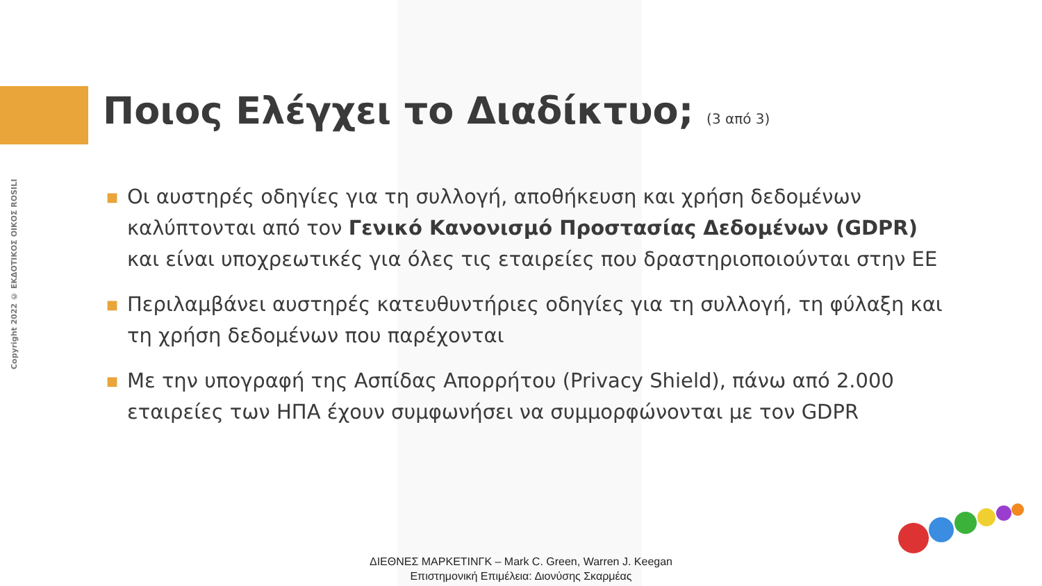Copyright 2022 © ΕΚΔΟΤΙΚΟΣ ΟΙΚΟΣ ROSILI
Ποιος Ελέγχει το Διαδίκτυο; (3 από 3)
■ Οι αυστηρές οδηγίες για τη συλλογή, αποθήκευση και χρήση δεδομένων καλύπτονται από τον Γενικό Κανονισμό Προστασίας Δεδομένων (GDPR) και είναι υποχρεωτικές για όλες τις εταιρείες που δραστηριοποιούνται στην ΕΕ
■ Περιλαμβάνει αυστηρές κατευθυντήριες οδηγίες για τη συλλογή, τη φύλαξη και τη χρήση δεδομένων που παρέχονται
■ Με την υπογραφή της Ασπίδας Απορρήτου (Privacy Shield), πάνω από 2.000 εταιρείες των ΗΠΑ έχουν συμφωνήσει να συμμορφώνονται με τον GDPR
ΔΙΕΘΝΕΣ ΜΑΡΚΕΤΙΝΓΚ – Mark C. Green, Warren J. Keegan
Επιστημονική Επιμέλεια: Διονύσης Σκαρμέας